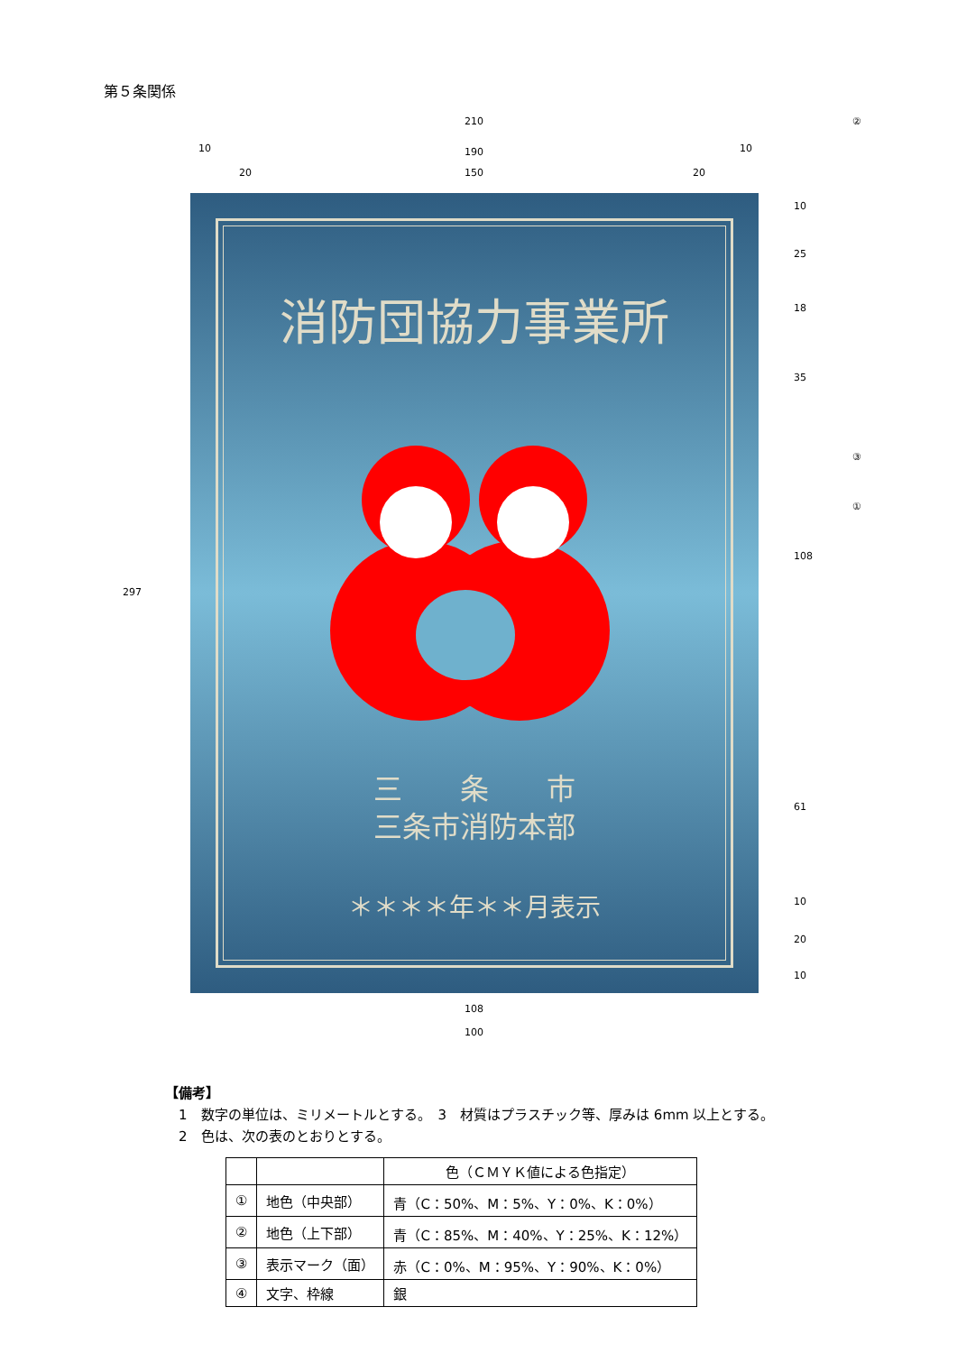第５条関係
210
10 190 10
20 150 20
②
③
①
297
10
25
18
35
108
61
10
20
10
消防団協力事業所
三　　条　　市
三条市消防本部
＊＊＊＊年＊＊月表示
108
100
【備考】
　1　数字の単位は、ミリメートルとする。　3　材質はプラスチック等、厚みは 6mm 以上とする。
　2　色は、次の表のとおりとする。
| | | 色（ＣＭＹＫ値による色指定） |
| --- | --- | --- |
| ① | 地色（中央部） | 青（C：50%、M：5%、Y：0%、K：0%） |
| ② | 地色（上下部） | 青（C：85%、M：40%、Y：25%、K：12%） |
| ③ | 表示マーク（面） | 赤（C：0%、M：95%、Y：90%、K：0%） |
| ④ | 文字、枠線 | 銀 |